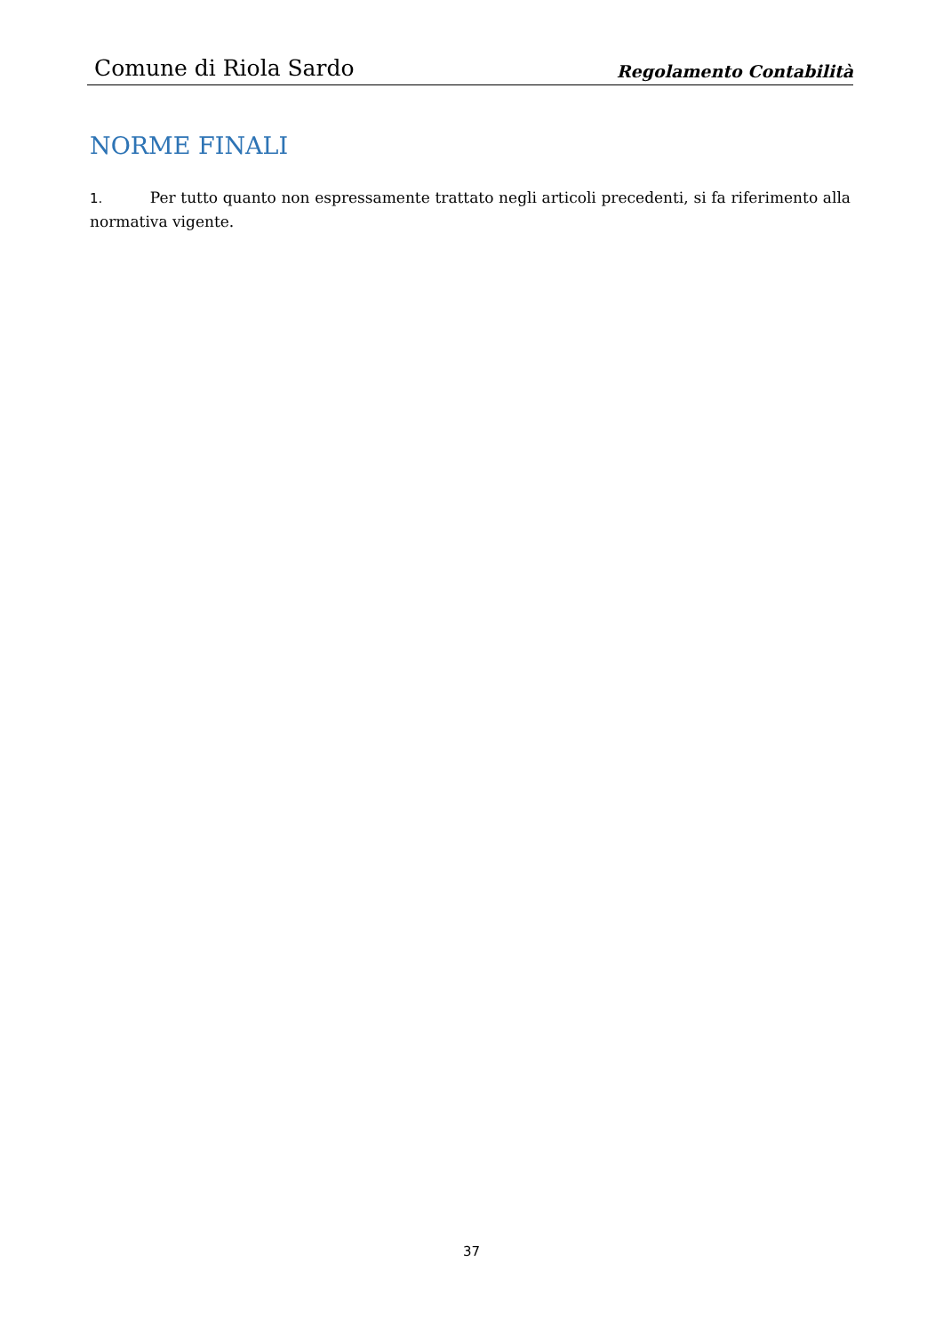Comune di Riola Sardo Regolamento Contabilità
NORME FINALI
1. Per tutto quanto non espressamente trattato negli articoli precedenti, si fa riferimento alla normativa vigente.
37